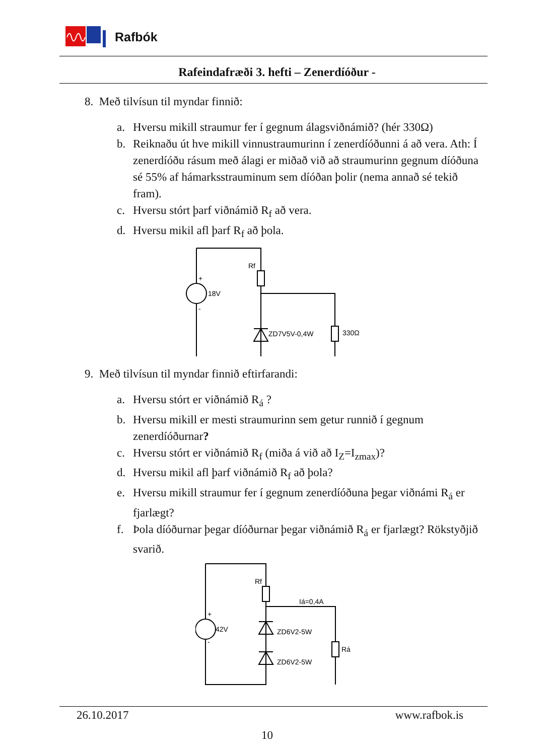Rafbók
Rafeindafræði 3. hefti – Zenerdíóður -
8. Með tilvísun til myndar finnið:
a. Hversu mikill straumur fer í gegnum álagsviðnámið? (hér 330Ω)
b. Reiknaðu út hve mikill vinnustraumurinn í zenerdíóðunni á að vera. Ath: Í zenerdíóðu rásum með álagi er miðað við að straumurinn gegnum díóðuna sé 55% af hámarksstrauminum sem díóðan þolir (nema annað sé tekið fram).
c. Hversu stórt þarf viðnámið R<sub>f</sub> að vera.
d. Hversu mikil afl þarf R<sub>f</sub> að þola.
Rf
18V
ZD7V5V-0,4W
330Ω
+
-
9. Með tilvísun til myndar finnið eftirfarandi:
a. Hversu stórt er viðnámið R<sub>á</sub> ?
b. Hversu mikill er mesti straumurinn sem getur runnið í gegnum zenerdíóðurnar?
c. Hversu stórt er viðnámið R<sub>f</sub> (miða á við að I<sub>Z</sub>=I<sub>zmax</sub>)?
d. Hversu mikil afl þarf viðnámið R<sub>f</sub> að þola?
e. Hversu mikill straumur fer í gegnum zenerdíóðuna þegar viðnámi R<sub>á</sub> er fjarlægt?
f. Þola díóðurnar þegar díóðurnar þegar viðnámið R<sub>á</sub> er fjarlægt? Rökstyðjið svarið.
Rf
42V
Iá=0,4A
ZD6V2-5W
ZD6V2-5W
Rá
+
-
26.10.2017 www.rafbok.is
10